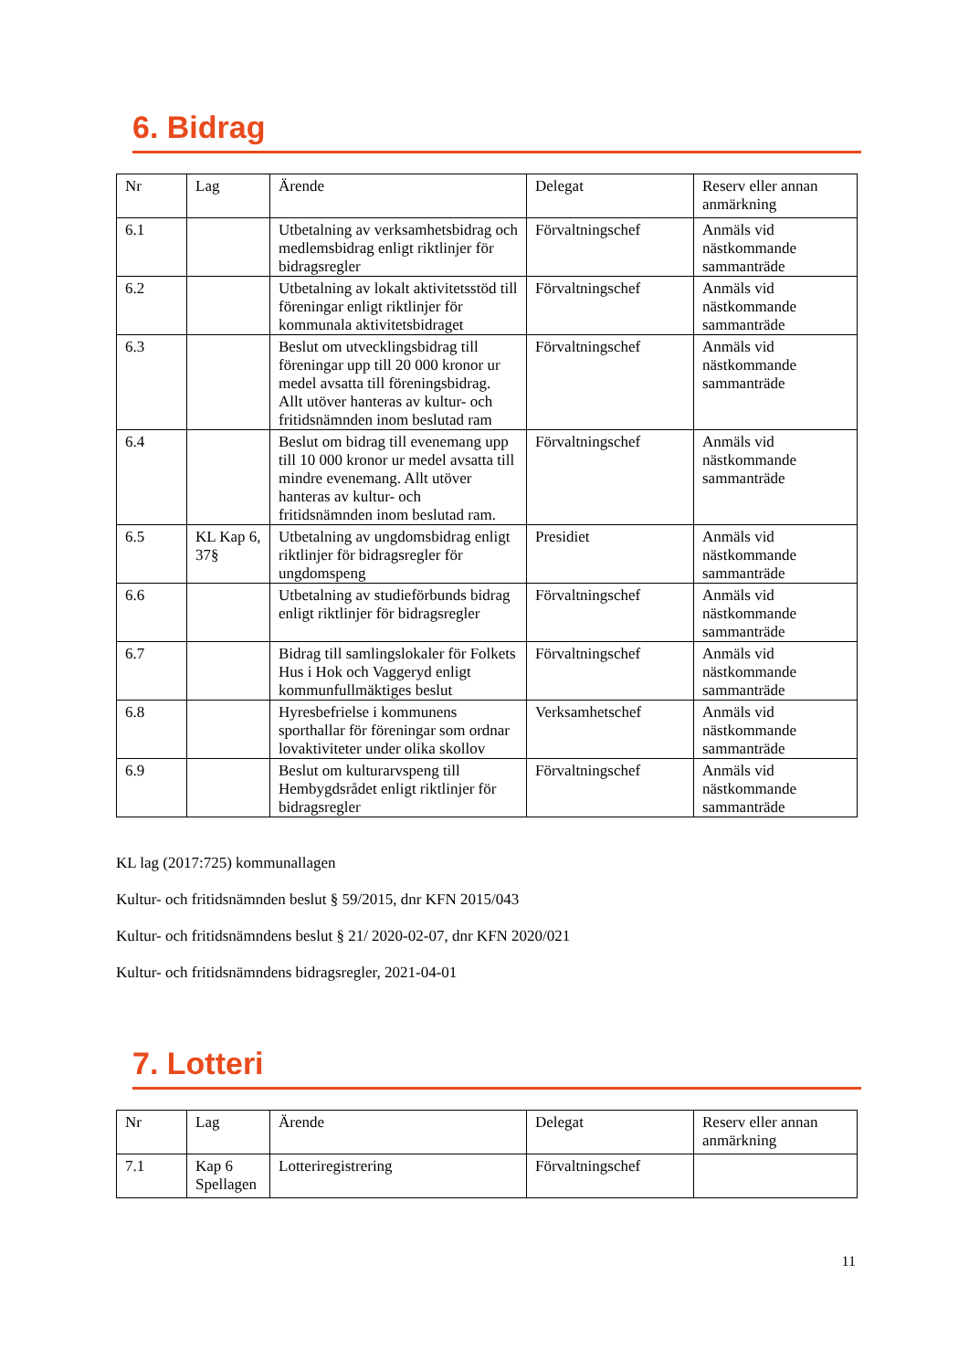6. Bidrag
| Nr | Lag | Ärende | Delegat | Reserv eller annan anmärkning |
| --- | --- | --- | --- | --- |
| 6.1 | | Utbetalning av verksamhetsbidrag och medlemsbidrag enligt riktlinjer för bidragsregler | Förvaltningschef | Anmäls vid nästkommande sammanträde |
| 6.2 | | Utbetalning av lokalt aktivitetsstöd till föreningar enligt riktlinjer för kommunala aktivitetsbidraget | Förvaltningschef | Anmäls vid nästkommande sammanträde |
| 6.3 | | Beslut om utvecklingsbidrag till föreningar upp till 20 000 kronor ur medel avsatta till föreningsbidrag. Allt utöver hanteras av kultur- och fritidsnämnden inom beslutad ram | Förvaltningschef | Anmäls vid nästkommande sammanträde |
| 6.4 | | Beslut om bidrag till evenemang upp till 10 000 kronor ur medel avsatta till mindre evenemang. Allt utöver hanteras av kultur- och fritidsnämnden inom beslutad ram. | Förvaltningschef | Anmäls vid nästkommande sammanträde |
| 6.5 | KL Kap 6, 37§ | Utbetalning av ungdomsbidrag enligt riktlinjer för bidragsregler för ungdomspeng | Presidiet | Anmäls vid nästkommande sammanträde |
| 6.6 | | Utbetalning av studieförbunds bidrag enligt riktlinjer för bidragsregler | Förvaltningschef | Anmäls vid nästkommande sammanträde |
| 6.7 | | Bidrag till samlingslokaler för Folkets Hus i Hok och Vaggeryd enligt kommunfullmäktiges beslut | Förvaltningschef | Anmäls vid nästkommande sammanträde |
| 6.8 | | Hyresbefrielse i kommunens sporthallar för föreningar som ordnar lovaktiviteter under olika skollov | Verksamhetschef | Anmäls vid nästkommande sammanträde |
| 6.9 | | Beslut om kulturarvspeng till Hembygdsrådet enligt riktlinjer för bidragsregler | Förvaltningschef | Anmäls vid nästkommande sammanträde |
KL lag (2017:725) kommunallagen
Kultur- och fritidsnämnden beslut § 59/2015, dnr KFN 2015/043
Kultur- och fritidsnämndens beslut § 21/ 2020-02-07, dnr KFN 2020/021
Kultur- och fritidsnämndens bidragsregler, 2021-04-01
7. Lotteri
| Nr | Lag | Ärende | Delegat | Reserv eller annan anmärkning |
| --- | --- | --- | --- | --- |
| 7.1 | Kap 6 Spellagen | Lotteriregistrering | Förvaltningschef | |
11